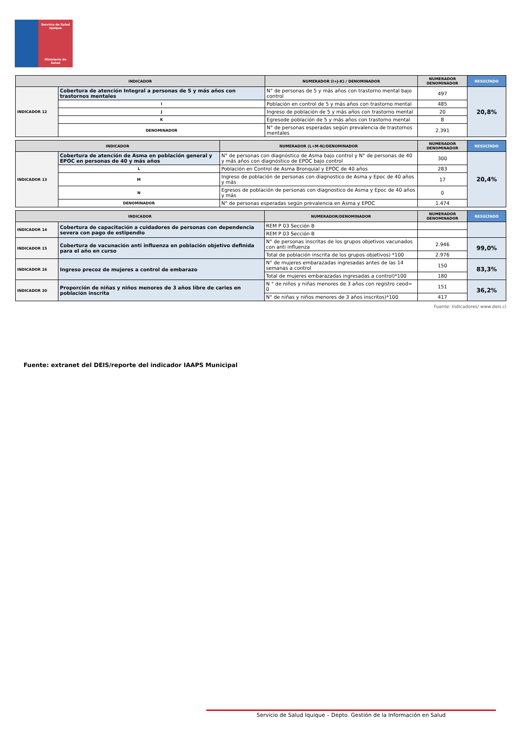Servicio de Salud
Iquique
Ministerio de Salud
| INDICADOR | | NUMERADOR (I+J-K) / DENOMINADOR | NUMERADOR DENOMINADOR | RESULTADO |
| --- | --- | --- | --- | --- |
| INDICADOR 12 | Cobertura de atención Integral a personas de 5 y más años con trastornos mentales | N° de personas de 5 y más años con trastorno mental bajo control | 497 | 20,8% |
| | I | Población en control de 5 y más años con trastorno mental | 485 | |
| | J | Ingreso de población de 5 y más años con trastorno mental | 20 | |
| | K | Egresode población de 5 y más años con trastorno mental | 8 | |
| | DENOMINADOR | N° de personas esperadas según prevalencia de trastornos mentales | 2.391 | |
| INDICADOR | | NUMERADOR (L+M-N)/DENOMINADOR | NUMERADOR DENOMINADOR | RESULTADO |
| --- | --- | --- | --- | --- |
| INDICADOR 13 | Cobertura de atención de Asma en población general y EPOC en personas de 40 y más años | N° de personas con diagnóstico de Asma bajo control y N° de personas de 40 y más años con diagnóstico de EPOC bajo control | 300 | 20,4% |
| | L | Población en Control de Asma Bronquial y EPOC de 40 años | 283 | |
| | M | Ingreso de población de personas con diagnostico de Asma y Epoc de 40 años y más | 17 | |
| | N | Egresos de población de personas con diagnostico de Asma y Epoc de 40 años y más | 0 | |
| | DENOMINADOR | N° de personas esperadas según prevalencia en Asma y EPOC | 1.474 | |
| INDICADOR | | NUMERADOR/DENOMINADOR | NUMERADOR DENOMINADOR | RESULTADO |
| --- | --- | --- | --- | --- |
| INDICADOR 14 | Cobertura de capacitación a cuidadores de personas con dependencia severa con pago de estipendio | REM P 03 Sección B | | |
| | | REM P 03 Sección B | | |
| INDICADOR 15 | Cobertura de vacunación anti influenza en población objetivo definida para el año en curso | N° de personas inscritas de los grupos objetivos vacunados con anti influenza | 2.946 | 99,0% |
| | | Total de población inscrita de los grupos objetivos) *100 | 2.976 | |
| INDICADOR 16 | Ingreso precoz de mujeres a control de embarazo | N° de mujeres embarazadas ingresadas antes de las 14 semanas a control | 150 | 83,3% |
| | | Total de mujeres embarazadas ingresadas a control)*100 | 180 | |
| INDICADOR 20 | Proporción de niñas y niños menores de 3 años libre de caries en población inscrita | N ° de niños y niñas menores de 3 años con registro ceod= 0 | 151 | 36,2% |
| | | N° de niñas y niños menores de 3 años inscritos)*100 | 417 | |
Fuente: Indicadores/ www.deis.cl
Fuente: extranet del DEIS/reporte del indicador IAAPS Municipal
Servicio de Salud Iquique – Depto. Gestión de la Información en Salud